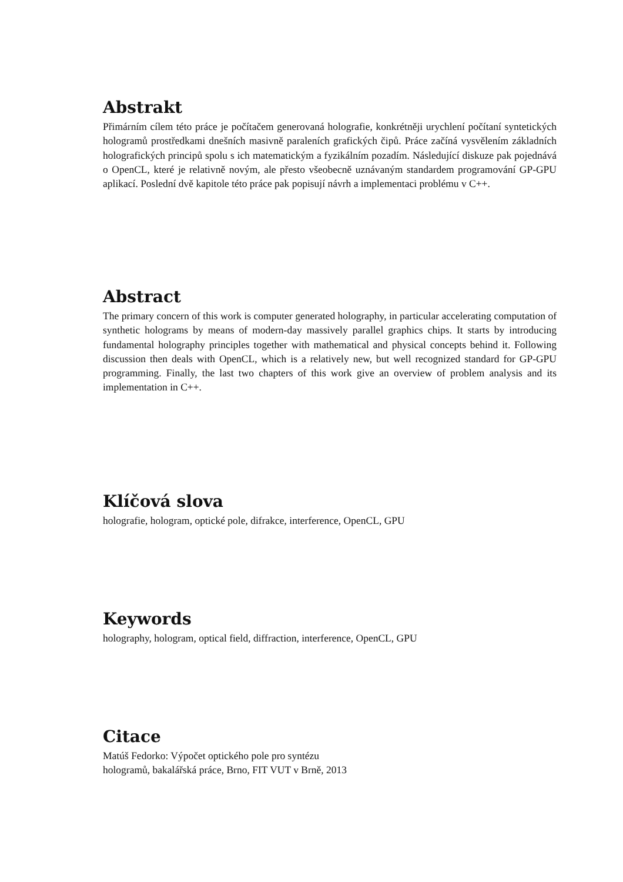Abstrakt
Přimárním cílem této práce je počítačem generovaná holografie, konkrétněji urychlení počítaní syntetických hologramů prostředkami dnešních masivně paraleních grafických čipů. Práce začíná vysvělením základních holografických principů spolu s ich matematickým a fyzikálním pozadím. Následující diskuze pak pojednává o OpenCL, které je relativně novým, ale přesto všeobecně uznávaným standardem programování GP-GPU aplikací. Poslední dvě kapitole této práce pak popisují návrh a implementaci problému v C++.
Abstract
The primary concern of this work is computer generated holography, in particular accelerating computation of synthetic holograms by means of modern-day massively parallel graphics chips. It starts by introducing fundamental holography principles together with mathematical and physical concepts behind it. Following discussion then deals with OpenCL, which is a relatively new, but well recognized standard for GP-GPU programming. Finally, the last two chapters of this work give an overview of problem analysis and its implementation in C++.
Klíčová slova
holografie, hologram, optické pole, difrakce, interference, OpenCL, GPU
Keywords
holography, hologram, optical field, diffraction, interference, OpenCL, GPU
Citace
Matúš Fedorko: Výpočet optického pole pro syntézu
hologramů, bakalářská práce, Brno, FIT VUT v Brně, 2013